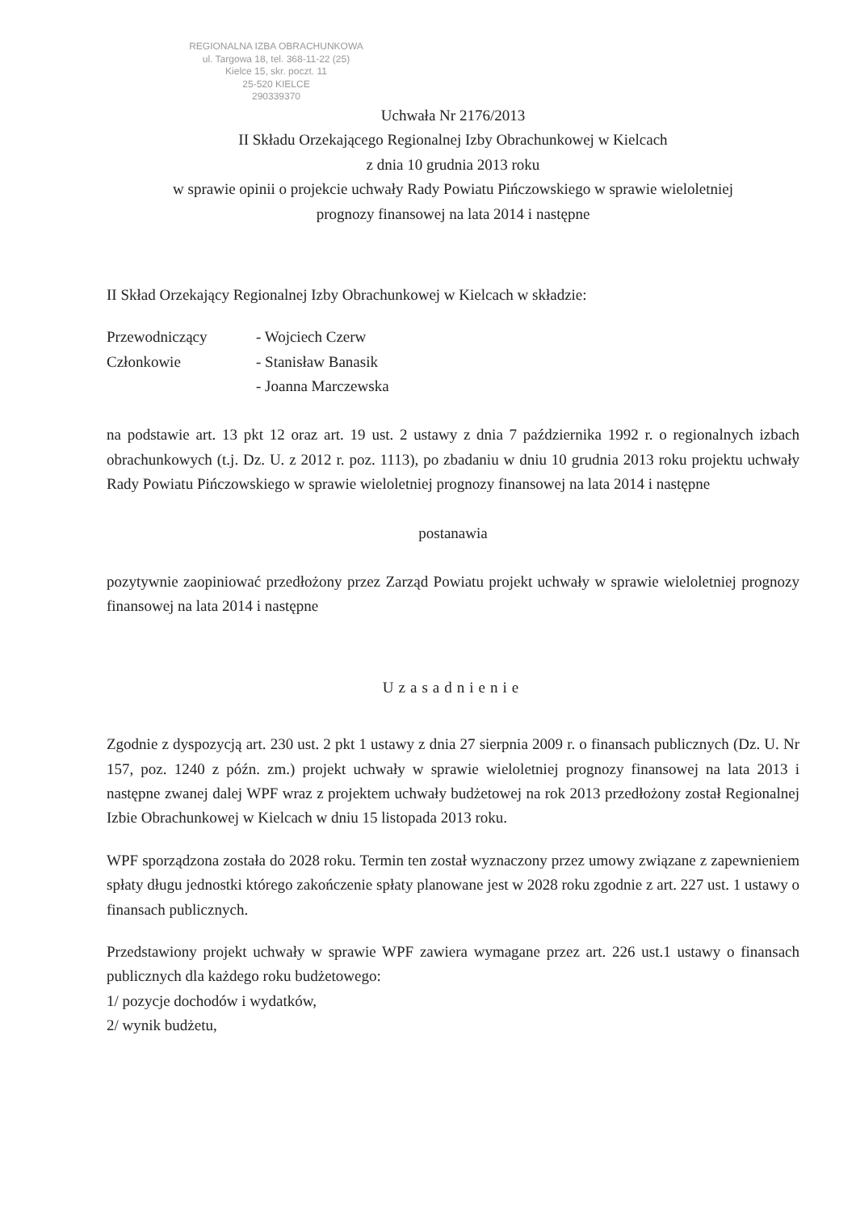REGIONALNA IZBA OBRACHUNKOWA
ul. Targowa 18, tel. 368-11-22 (25)
Kielce 15, skr. poczt. 11
25-520 KIELCE
290339370
Uchwała Nr 2176/2013
II Składu Orzekającego Regionalnej Izby Obrachunkowej w Kielcach
z dnia 10 grudnia 2013 roku
w sprawie opinii o projekcie uchwały Rady Powiatu Pińczowskiego w sprawie wieloletniej
prognozy finansowej na lata 2014 i następne
II Skład Orzekający Regionalnej Izby Obrachunkowej w Kielcach w składzie:
Przewodniczący - Wojciech Czerw
Członkowie - Stanisław Banasik
- Joanna Marczewska
na podstawie art. 13 pkt 12 oraz art. 19 ust. 2 ustawy z dnia 7 października 1992 r. o regionalnych izbach obrachunkowych (t.j. Dz. U. z 2012 r. poz. 1113), po zbadaniu w dniu 10 grudnia 2013 roku projektu uchwały Rady Powiatu Pińczowskiego w sprawie wieloletniej prognozy finansowej na lata 2014 i następne
postanawia
pozytywnie zaopiniować przedłożony przez Zarząd Powiatu projekt uchwały w sprawie wieloletniej prognozy finansowej na lata 2014 i następne
Uzasadnienie
Zgodnie z dyspozycją art. 230 ust. 2 pkt 1 ustawy z dnia 27 sierpnia 2009 r. o finansach publicznych (Dz. U. Nr 157, poz. 1240 z późn. zm.) projekt uchwały w sprawie wieloletniej prognozy finansowej na lata 2013 i następne zwanej dalej WPF wraz z projektem uchwały budżetowej na rok 2013 przedłożony został Regionalnej Izbie Obrachunkowej w Kielcach w dniu 15 listopada 2013 roku.
WPF sporządzona została do 2028 roku. Termin ten został wyznaczony przez umowy związane z zapewnieniem spłaty długu jednostki którego zakończenie spłaty planowane jest w 2028 roku zgodnie z art. 227 ust. 1 ustawy o finansach publicznych.
Przedstawiony projekt uchwały w sprawie WPF zawiera wymagane przez art. 226 ust.1 ustawy o finansach publicznych dla każdego roku budżetowego:
1/ pozycje dochodów i wydatków,
2/ wynik budżetu,